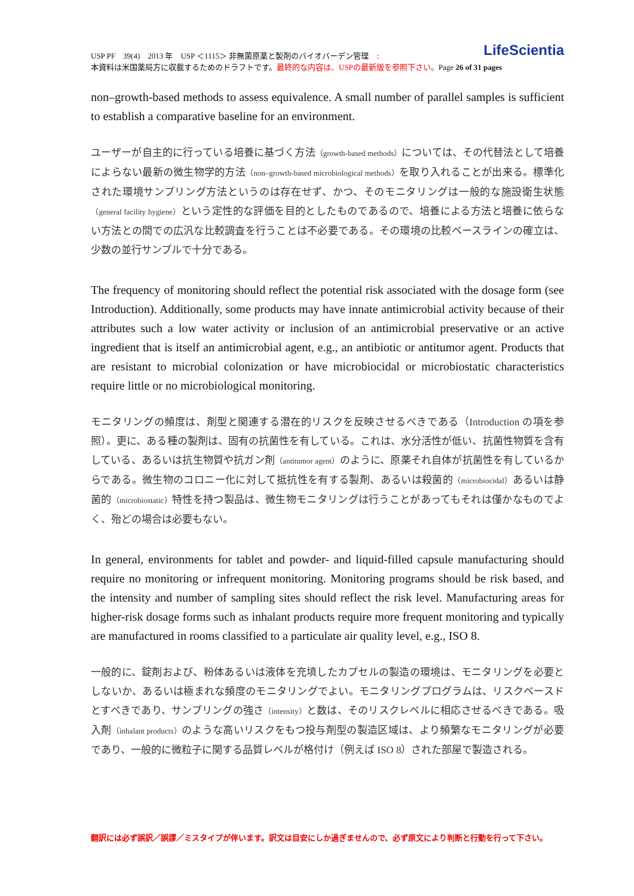LifeScientia USP PF　39(4)　2013 年　USP ＜1115＞ 非無菌原薬と製剤のバイオバーデン管理　:
本資料は米国薬局方に収載するためのドラフトです。最終的な内容は、USPの最新版を参照下さい。Page 26 of 31 pages
non–growth-based methods to assess equivalence. A small number of parallel samples is sufficient to establish a comparative baseline for an environment.
ユーザーが自主的に行っている培養に基づく方法（growth-based methods）については、その代替法として培養によらない最新の微生物学的方法（non–growth-based microbiological methods）を取り入れることが出来る。標準化された環境サンプリング方法というのは存在せず、かつ、そのモニタリングは一般的な施設衛生状態（general facility hygiene）という定性的な評価を目的としたものであるので、培養による方法と培養に依らない方法との間での広汎な比較調査を行うことは不必要である。その環境の比較ベースラインの確立は、少数の並行サンプルで十分である。
The frequency of monitoring should reflect the potential risk associated with the dosage form (see Introduction). Additionally, some products may have innate antimicrobial activity because of their attributes such a low water activity or inclusion of an antimicrobial preservative or an active ingredient that is itself an antimicrobial agent, e.g., an antibiotic or antitumor agent. Products that are resistant to microbial colonization or have microbiocidal or microbiostatic characteristics require little or no microbiological monitoring.
モニタリングの頻度は、剤型と関連する潜在的リスクを反映させるべきである（Introduction の項を参照）。更に、ある種の製剤は、固有の抗菌性を有している。これは、水分活性が低い、抗菌性物質を含有している、あるいは抗生物質や抗ガン剤（antitumor agent）のように、原薬それ自体が抗菌性を有しているからである。微生物のコロニー化に対して抵抗性を有する製剤、あるいは殺菌的（microbiocidal）あるいは静菌的（microbiostatic）特性を持つ製品は、微生物モニタリングは行うことがあってもそれは僅かなものでよく、殆どの場合は必要もない。
In general, environments for tablet and powder- and liquid-filled capsule manufacturing should require no monitoring or infrequent monitoring. Monitoring programs should be risk based, and the intensity and number of sampling sites should reflect the risk level. Manufacturing areas for higher-risk dosage forms such as inhalant products require more frequent monitoring and typically are manufactured in rooms classified to a particulate air quality level, e.g., ISO 8.
一般的に、錠剤および、粉体あるいは液体を充填したカプセルの製造の環境は、モニタリングを必要としないか、あるいは極まれな頻度のモニタリングでよい。モニタリングプログラムは、リスクベースドとすべきであり、サンプリングの強さ（intensity）と数は、そのリスクレベルに相応させるべきである。吸入剤（inhalant products）のような高いリスクをもつ投与剤型の製造区域は、より頻繁なモニタリングが必要であり、一般的に微粒子に関する品質レベルが格付け（例えば ISO 8）された部屋で製造される。
翻訳には必ず誤訳／誤謬／ミスタイプが伴います。訳文は目安にしか過ぎませんので、必ず原文により判断と行動を行って下さい。